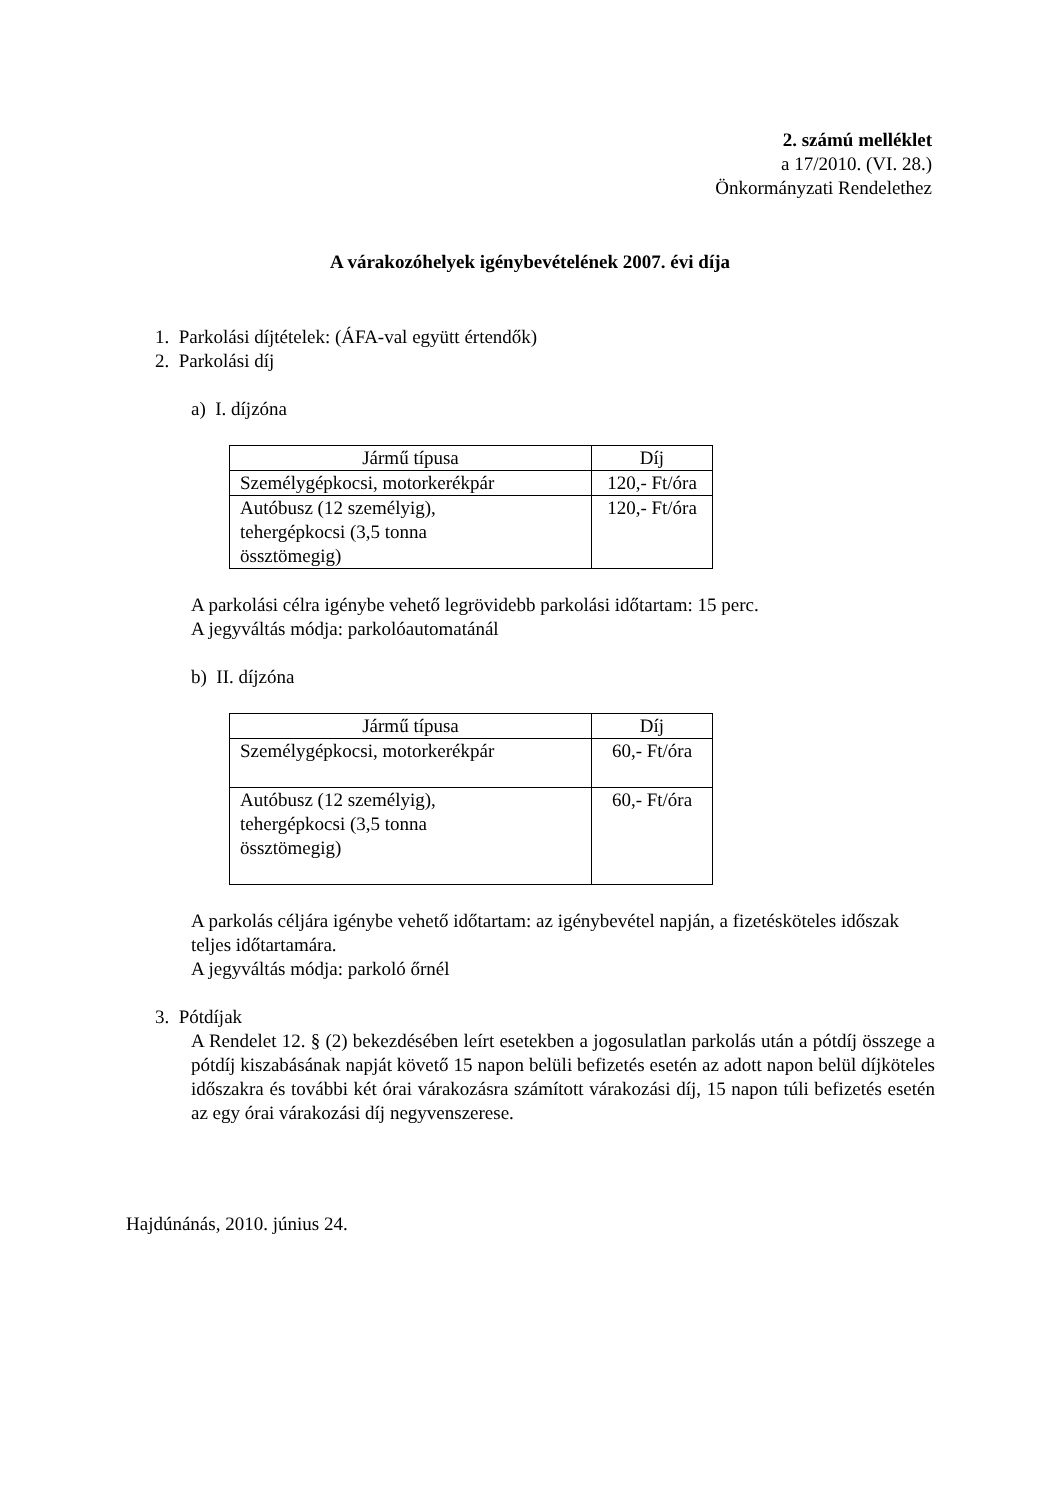2. számú melléklet
a 17/2010. (VI. 28.)
Önkormányzati Rendelethez
A várakozóhelyek igénybevételének 2007. évi díja
1. Parkolási díjtételek: (ÁFA-val együtt értendők)
2. Parkolási díj
a) I. díjzóna
| Jármű típusa | Díj |
| Személygépkocsi, motorkerékpár | 120,- Ft/óra |
| Autóbusz (12 személyig), tehergépkocsi (3,5 tonna össztömegig) | 120,- Ft/óra |
A parkolási célra igénybe vehető legrövidebb parkolási időtartam: 15 perc.
A jegyváltás módja: parkolóautomatánál
b) II. díjzóna
| Jármű típusa | Díj |
| Személygépkocsi, motorkerékpár | 60,- Ft/óra |
| Autóbusz (12 személyig), tehergépkocsi (3,5 tonna össztömegig) | 60,- Ft/óra |
A parkolás céljára igénybe vehető időtartam: az igénybevétel napján, a fizetésköteles időszak teljes időtartamára.
A jegyváltás módja: parkoló őrnél
3. Pótdíjak
A Rendelet 12. § (2) bekezdésében leírt esetekben a jogosulatlan parkolás után a pótdíj összege a pótdíj kiszabásának napját követő 15 napon belüli befizetés esetén az adott napon belül díjköteles időszakra és további két órai várakozásra számított várakozási díj, 15 napon túli befizetés esetén az egy órai várakozási díj negyvenszerese.
Hajdúnánás, 2010. június 24.